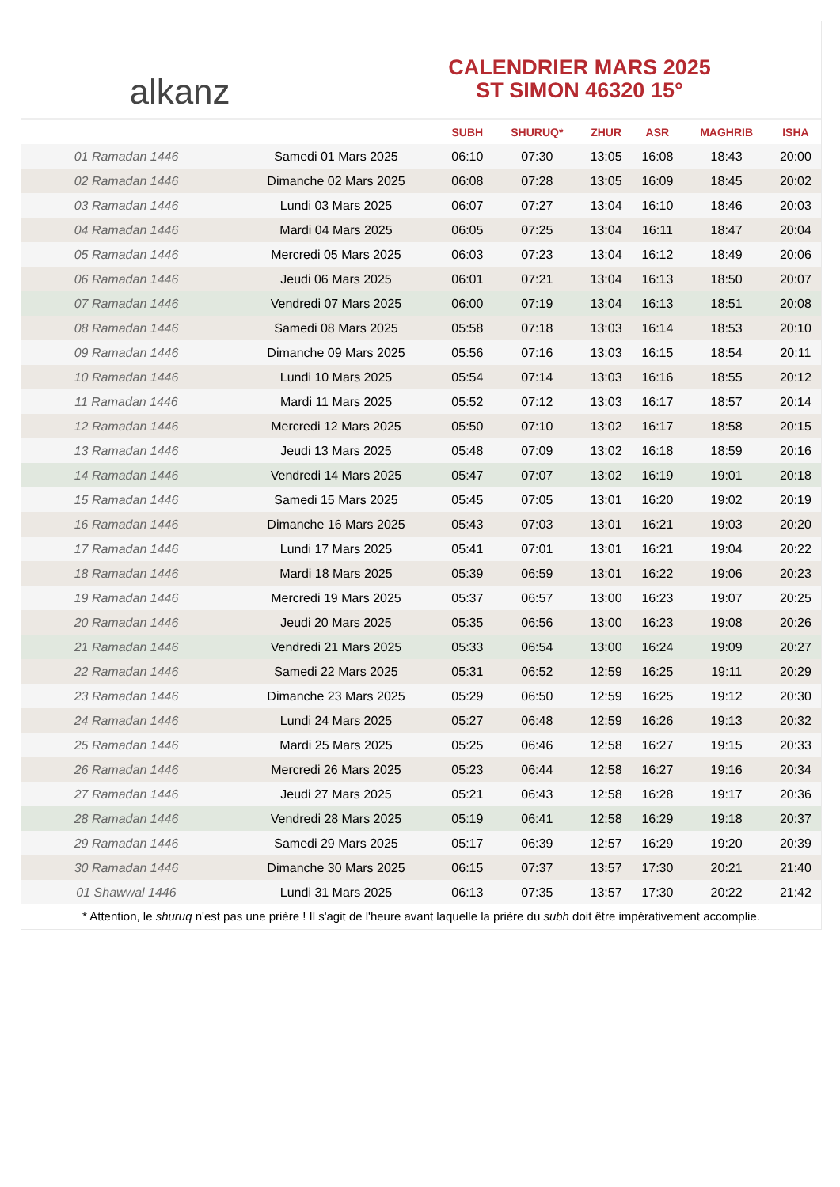alkanz
CALENDRIER MARS 2025
ST SIMON 46320 15°
| | | SUBH | SHURUQ* | ZHUR | ASR | MAGHRIB | ISHA |
| --- | --- | --- | --- | --- | --- | --- | --- |
| 01 Ramadan 1446 | Samedi 01 Mars 2025 | 06:10 | 07:30 | 13:05 | 16:08 | 18:43 | 20:00 |
| 02 Ramadan 1446 | Dimanche 02 Mars 2025 | 06:08 | 07:28 | 13:05 | 16:09 | 18:45 | 20:02 |
| 03 Ramadan 1446 | Lundi 03 Mars 2025 | 06:07 | 07:27 | 13:04 | 16:10 | 18:46 | 20:03 |
| 04 Ramadan 1446 | Mardi 04 Mars 2025 | 06:05 | 07:25 | 13:04 | 16:11 | 18:47 | 20:04 |
| 05 Ramadan 1446 | Mercredi 05 Mars 2025 | 06:03 | 07:23 | 13:04 | 16:12 | 18:49 | 20:06 |
| 06 Ramadan 1446 | Jeudi 06 Mars 2025 | 06:01 | 07:21 | 13:04 | 16:13 | 18:50 | 20:07 |
| 07 Ramadan 1446 | Vendredi 07 Mars 2025 | 06:00 | 07:19 | 13:04 | 16:13 | 18:51 | 20:08 |
| 08 Ramadan 1446 | Samedi 08 Mars 2025 | 05:58 | 07:18 | 13:03 | 16:14 | 18:53 | 20:10 |
| 09 Ramadan 1446 | Dimanche 09 Mars 2025 | 05:56 | 07:16 | 13:03 | 16:15 | 18:54 | 20:11 |
| 10 Ramadan 1446 | Lundi 10 Mars 2025 | 05:54 | 07:14 | 13:03 | 16:16 | 18:55 | 20:12 |
| 11 Ramadan 1446 | Mardi 11 Mars 2025 | 05:52 | 07:12 | 13:03 | 16:17 | 18:57 | 20:14 |
| 12 Ramadan 1446 | Mercredi 12 Mars 2025 | 05:50 | 07:10 | 13:02 | 16:17 | 18:58 | 20:15 |
| 13 Ramadan 1446 | Jeudi 13 Mars 2025 | 05:48 | 07:09 | 13:02 | 16:18 | 18:59 | 20:16 |
| 14 Ramadan 1446 | Vendredi 14 Mars 2025 | 05:47 | 07:07 | 13:02 | 16:19 | 19:01 | 20:18 |
| 15 Ramadan 1446 | Samedi 15 Mars 2025 | 05:45 | 07:05 | 13:01 | 16:20 | 19:02 | 20:19 |
| 16 Ramadan 1446 | Dimanche 16 Mars 2025 | 05:43 | 07:03 | 13:01 | 16:21 | 19:03 | 20:20 |
| 17 Ramadan 1446 | Lundi 17 Mars 2025 | 05:41 | 07:01 | 13:01 | 16:21 | 19:04 | 20:22 |
| 18 Ramadan 1446 | Mardi 18 Mars 2025 | 05:39 | 06:59 | 13:01 | 16:22 | 19:06 | 20:23 |
| 19 Ramadan 1446 | Mercredi 19 Mars 2025 | 05:37 | 06:57 | 13:00 | 16:23 | 19:07 | 20:25 |
| 20 Ramadan 1446 | Jeudi 20 Mars 2025 | 05:35 | 06:56 | 13:00 | 16:23 | 19:08 | 20:26 |
| 21 Ramadan 1446 | Vendredi 21 Mars 2025 | 05:33 | 06:54 | 13:00 | 16:24 | 19:09 | 20:27 |
| 22 Ramadan 1446 | Samedi 22 Mars 2025 | 05:31 | 06:52 | 12:59 | 16:25 | 19:11 | 20:29 |
| 23 Ramadan 1446 | Dimanche 23 Mars 2025 | 05:29 | 06:50 | 12:59 | 16:25 | 19:12 | 20:30 |
| 24 Ramadan 1446 | Lundi 24 Mars 2025 | 05:27 | 06:48 | 12:59 | 16:26 | 19:13 | 20:32 |
| 25 Ramadan 1446 | Mardi 25 Mars 2025 | 05:25 | 06:46 | 12:58 | 16:27 | 19:15 | 20:33 |
| 26 Ramadan 1446 | Mercredi 26 Mars 2025 | 05:23 | 06:44 | 12:58 | 16:27 | 19:16 | 20:34 |
| 27 Ramadan 1446 | Jeudi 27 Mars 2025 | 05:21 | 06:43 | 12:58 | 16:28 | 19:17 | 20:36 |
| 28 Ramadan 1446 | Vendredi 28 Mars 2025 | 05:19 | 06:41 | 12:58 | 16:29 | 19:18 | 20:37 |
| 29 Ramadan 1446 | Samedi 29 Mars 2025 | 05:17 | 06:39 | 12:57 | 16:29 | 19:20 | 20:39 |
| 30 Ramadan 1446 | Dimanche 30 Mars 2025 | 06:15 | 07:37 | 13:57 | 17:30 | 20:21 | 21:40 |
| 01 Shawwal 1446 | Lundi 31 Mars 2025 | 06:13 | 07:35 | 13:57 | 17:30 | 20:22 | 21:42 |
* Attention, le shuruq n'est pas une prière ! Il s'agit de l'heure avant laquelle la prière du subh doit être impérativement accomplie.